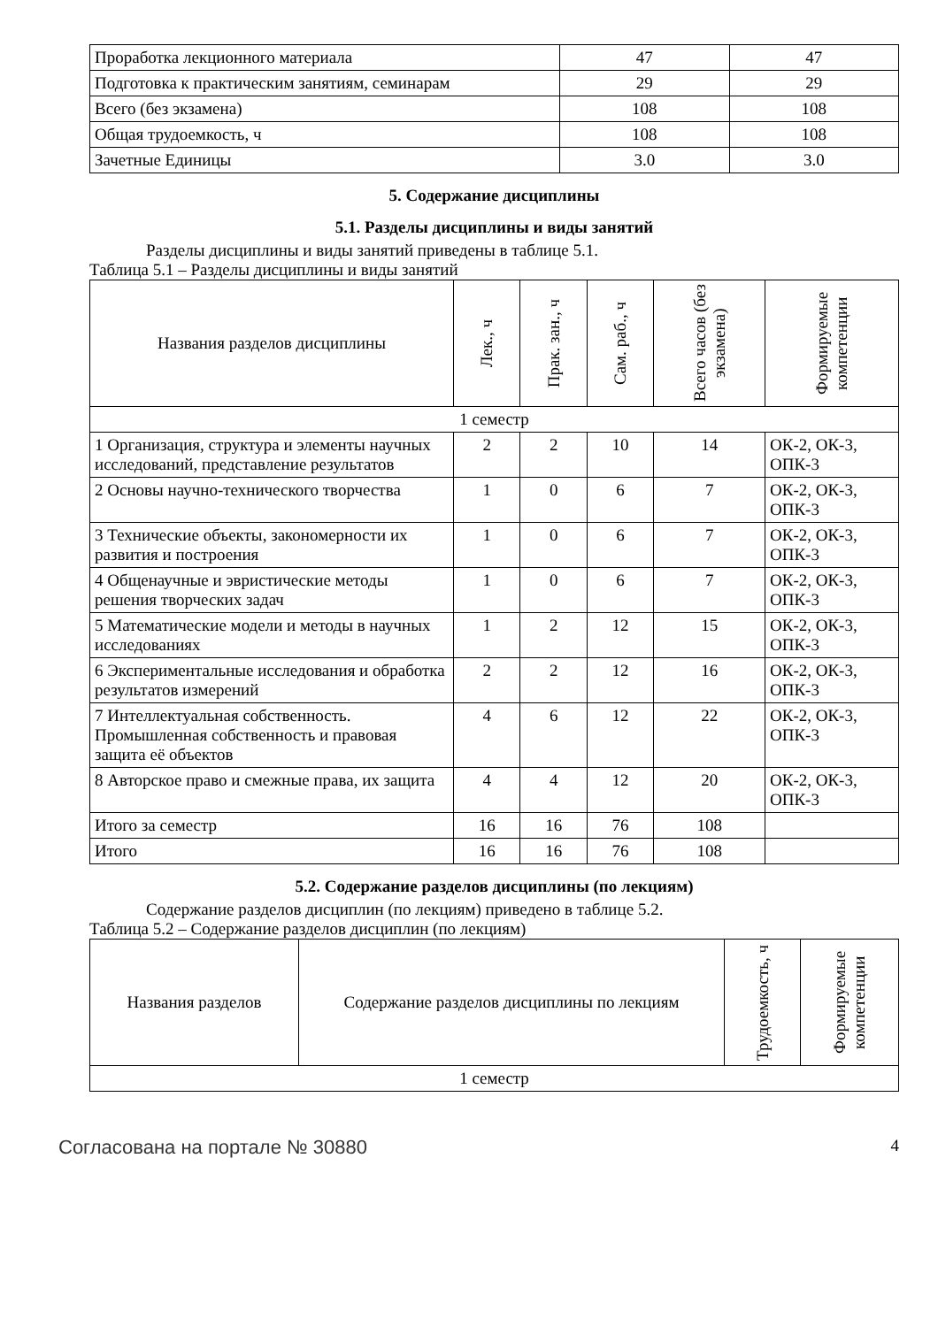| Проработка лекционного материала | 47 | 47 |
| Подготовка к практическим занятиям, семинарам | 29 | 29 |
| Всего (без экзамена) | 108 | 108 |
| Общая трудоемкость, ч | 108 | 108 |
| Зачетные Единицы | 3.0 | 3.0 |
5. Содержание дисциплины
5.1. Разделы дисциплины и виды занятий
Разделы дисциплины и виды занятий приведены в таблице 5.1.
Таблица 5.1 – Разделы дисциплины и виды занятий
| Названия разделов дисциплины | Лек., ч | Прак. зан., ч | Сам. раб., ч | Всего часов (без экзамена) | Формируемые компетенции |
| --- | --- | --- | --- | --- | --- |
| 1 семестр | | | | | |
| 1 Организация, структура и элементы научных исследований, представление результатов | 2 | 2 | 10 | 14 | ОК-2, ОК-3, ОПК-3 |
| 2 Основы научно-технического творчества | 1 | 0 | 6 | 7 | ОК-2, ОК-3, ОПК-3 |
| 3 Технические объекты, закономерности их развития и построения | 1 | 0 | 6 | 7 | ОК-2, ОК-3, ОПК-3 |
| 4 Общенаучные и эвристические методы решения творческих задач | 1 | 0 | 6 | 7 | ОК-2, ОК-3, ОПК-3 |
| 5 Математические модели и методы в научных исследованиях | 1 | 2 | 12 | 15 | ОК-2, ОК-3, ОПК-3 |
| 6 Экспериментальные исследования и обработка результатов измерений | 2 | 2 | 12 | 16 | ОК-2, ОК-3, ОПК-3 |
| 7 Интеллектуальная собственность. Промышленная собственность и правовая защита её объектов | 4 | 6 | 12 | 22 | ОК-2, ОК-3, ОПК-3 |
| 8 Авторское право и смежные права, их защита | 4 | 4 | 12 | 20 | ОК-2, ОК-3, ОПК-3 |
| Итого за семестр | 16 | 16 | 76 | 108 | |
| Итого | 16 | 16 | 76 | 108 | |
5.2. Содержание разделов дисциплины (по лекциям)
Содержание разделов дисциплин (по лекциям) приведено в таблице 5.2.
Таблица 5.2 – Содержание разделов дисциплин (по лекциям)
| Названия разделов | Содержание разделов дисциплины по лекциям | Трудоемкость, ч | Формируемые компетенции |
| --- | --- | --- | --- |
| 1 семестр | | | |
Согласована на портале № 30880 4